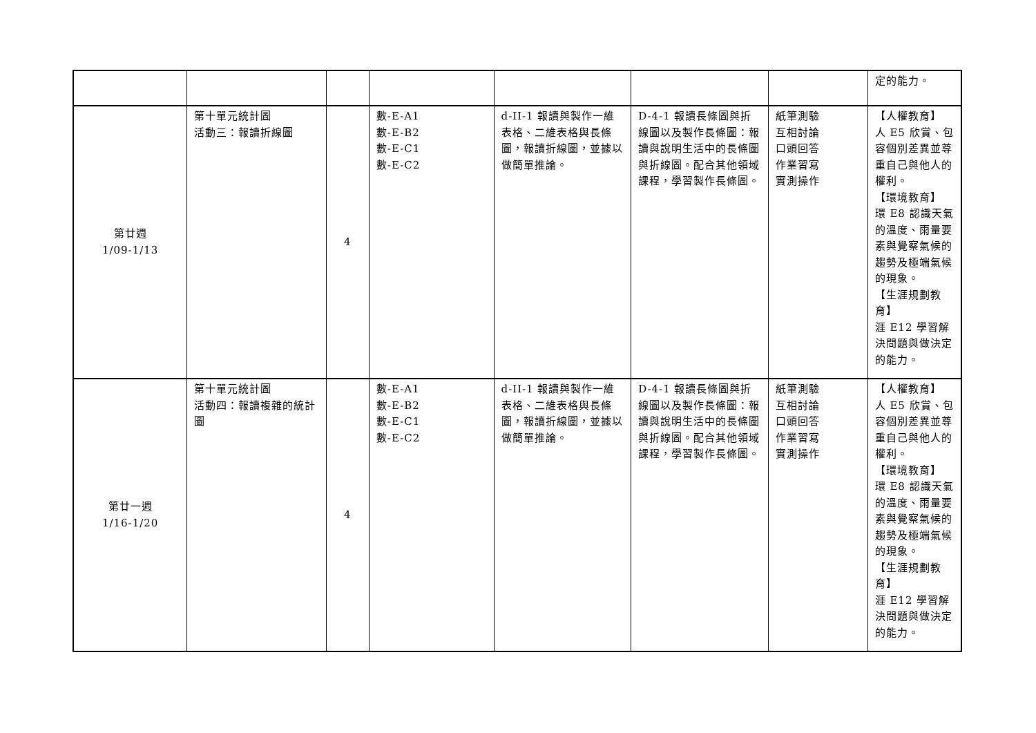| | | | | | | | 定的能力。 |
| 第廿週 1/09-1/13 | 第十單元統計圖 活動三：報讀折線圖 | 4 | 數-E-A1 數-E-B2 數-E-C1 數-E-C2 | d-II-1 報讀與製作一維表格、二維表格與長條圖，報讀折線圖，並據以做簡單推論。 | D-4-1 報讀長條圖與折線圖以及製作長條圖：報讀與說明生活中的長條圖與折線圖。配合其他領域課程，學習製作長條圖。 | 紙筆測驗 互相討論 口頭回答 作業習寫 實測操作 | 【人權教育】 人 E5 欣賞、包容個別差異並尊重自己與他人的權利。 【環境教育】 環 E8 認識天氣的溫度、雨量要素與覺察氣候的趨勢及極端氣候的現象。 【生涯規劃教育】 涯 E12 學習解決問題與做決定的能力。 |
| 第廿一週 1/16-1/20 | 第十單元統計圖 活動四：報讀複雜的統計圖 | 4 | 數-E-A1 數-E-B2 數-E-C1 數-E-C2 | d-II-1 報讀與製作一維表格、二維表格與長條圖，報讀折線圖，並據以做簡單推論。 | D-4-1 報讀長條圖與折線圖以及製作長條圖：報讀與說明生活中的長條圖與折線圖。配合其他領域課程，學習製作長條圖。 | 紙筆測驗 互相討論 口頭回答 作業習寫 實測操作 | 【人權教育】 人 E5 欣賞、包容個別差異並尊重自己與他人的權利。 【環境教育】 環 E8 認識天氣的溫度、雨量要素與覺察氣候的趨勢及極端氣候的現象。 【生涯規劃教育】 涯 E12 學習解決問題與做決定的能力。 |